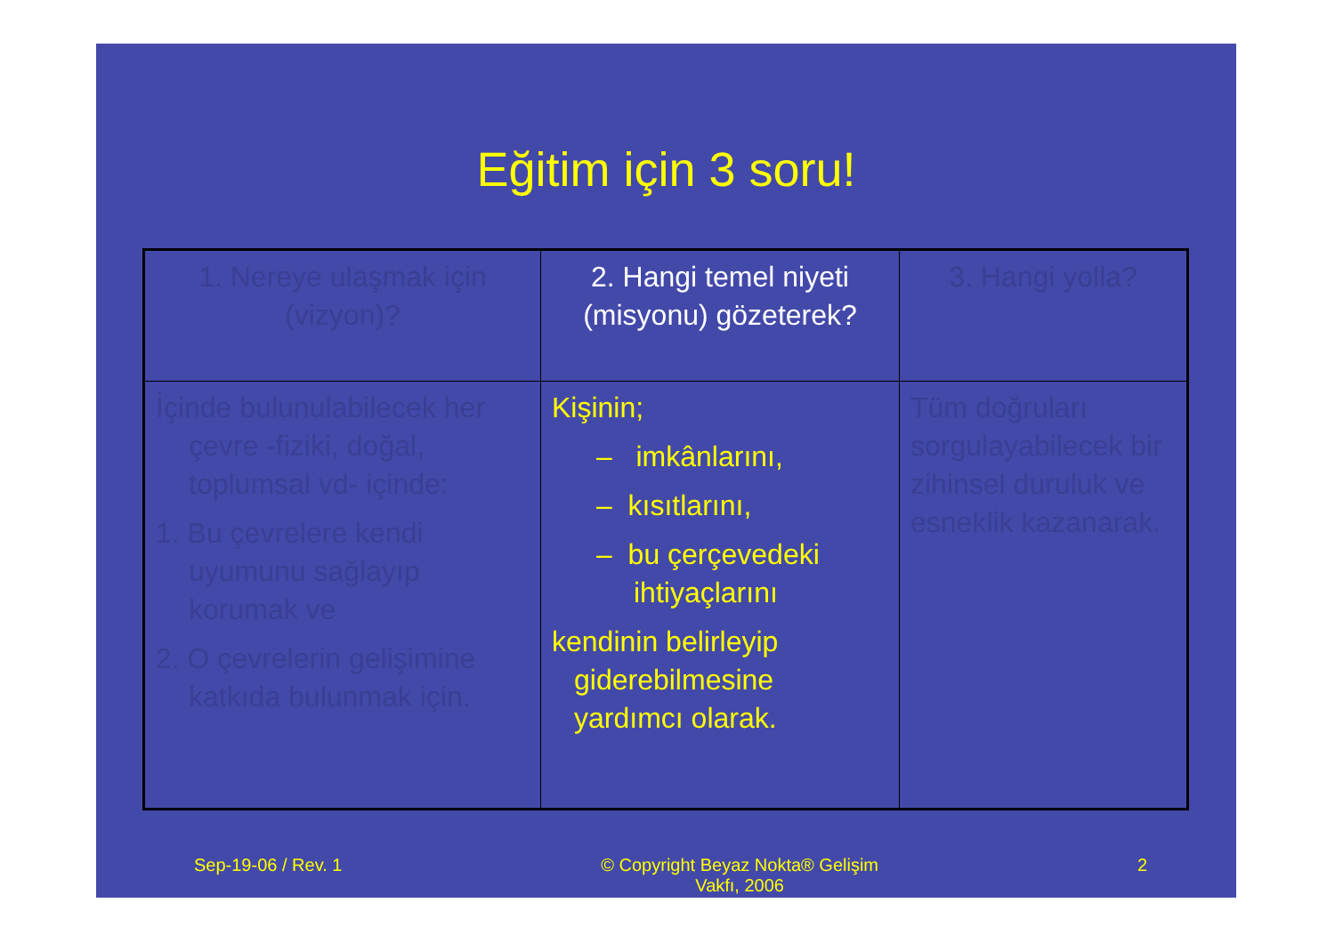Eğitim için 3 soru!
| 1. Nereye ulaşmak için (vizyon)? | 2. Hangi temel niyeti (misyonu) gözeterek? | 3. Hangi yolla? |
| İçinde bulunulabilecek her çevre -fiziki, doğal, toplumsal vd- içinde: 1. Bu çevrelere kendi uyumunu sağlayıp korumak ve 2. O çevrelerin gelişimine katkıda bulunmak için. | Kişinin; – imkânlarını, – kısıtlarını, – bu çerçevedeki ihtiyaçlarını kendinin belirleyip giderebilmesine yardımcı olarak. | Tüm doğruları sorgulayabilecek bir zihinsel duruluk ve esneklik kazanarak. |
Sep-19-06 / Rev. 1 © Copyright Beyaz Nokta® Gelişim
Vakfı, 2006 2